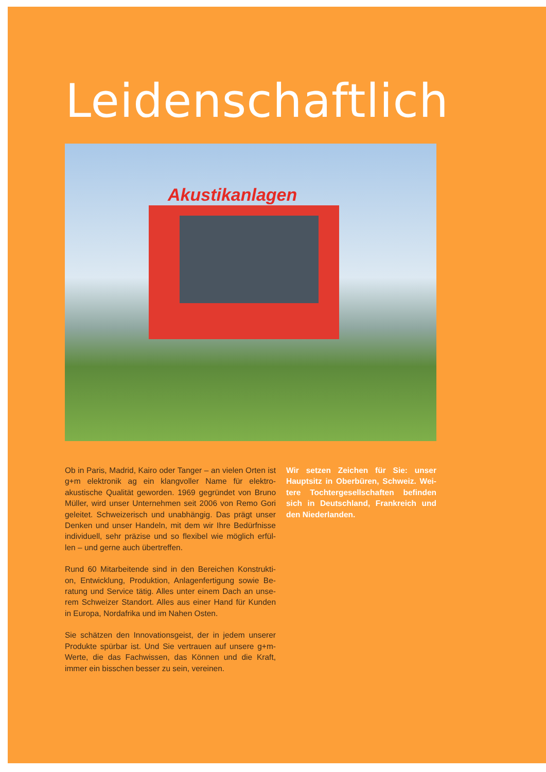Leidenschaftlich
Akustikanlagen
Ob in Paris, Madrid, Kairo oder Tanger – an vielen Orten ist g+m elektronik ag ein klangvoller Name für elektro-akustische Qualität geworden. 1969 gegründet von Bruno Müller, wird unser Unternehmen seit 2006 von Remo Gori geleitet. Schweizerisch und unabhängig. Das prägt unser Denken und unser Handeln, mit dem wir Ihre Bedürfnisse individuell, sehr präzise und so flexibel wie möglich erfül-len – und gerne auch übertreffen.
Rund 60 Mitarbeitende sind in den Bereichen Konstrukti-on, Entwicklung, Produktion, Anlagenfertigung sowie Be-ratung und Service tätig. Alles unter einem Dach an unse-rem Schweizer Standort. Alles aus einer Hand für Kunden in Europa, Nordafrika und im Nahen Osten.
Sie schätzen den Innovationsgeist, der in jedem unserer Produkte spürbar ist. Und Sie vertrauen auf unsere g+m-Werte, die das Fachwissen, das Können und die Kraft, immer ein bisschen besser zu sein, vereinen.
Wir setzen Zeichen für Sie: unser Hauptsitz in Oberbüren, Schweiz. Wei-tere Tochtergesellschaften befinden sich in Deutschland, Frankreich und den Niederlanden.